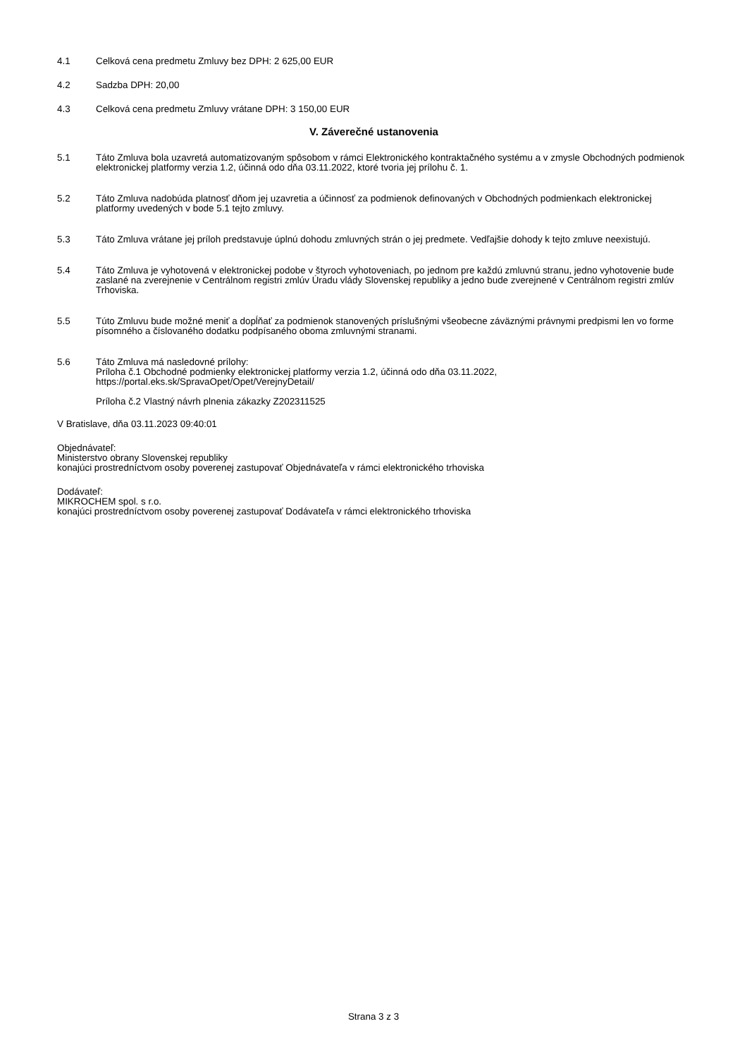4.1 Celková cena predmetu Zmluvy bez DPH: 2 625,00 EUR
4.2 Sadzba DPH: 20,00
4.3 Celková cena predmetu Zmluvy vrátane DPH: 3 150,00 EUR
V. Záverečné ustanovenia
5.1 Táto Zmluva bola uzavretá automatizovaným spôsobom v rámci Elektronického kontraktačného systému a v zmysle Obchodných podmienok elektronickej platformy verzia 1.2, účinná odo dňa 03.11.2022, ktoré tvoria jej prílohu č. 1.
5.2 Táto Zmluva nadobúda platnosť dňom jej uzavretia a účinnosť za podmienok definovaných v Obchodných podmienkach elektronickej platformy uvedených v bode 5.1 tejto zmluvy.
5.3 Táto Zmluva vrátane jej príloh predstavuje úplnú dohodu zmluvných strán o jej predmete. Vedľajšie dohody k tejto zmluve neexistujú.
5.4 Táto Zmluva je vyhotovená v elektronickej podobe v štyroch vyhotoveniach, po jednom pre každú zmluvnú stranu, jedno vyhotovenie bude zaslané na zverejnenie v Centrálnom registri zmlúv Úradu vlády Slovenskej republiky a jedno bude zverejnené v Centrálnom registri zmlúv Trhoviska.
5.5 Túto Zmluvu bude možné meniť a dopĺňať za podmienok stanovených príslušnými všeobecne záväznými právnymi predpismi len vo forme písomného a číslovaného dodatku podpísaného oboma zmluvnými stranami.
5.6 Táto Zmluva má nasledovné prílohy:
Príloha č.1 Obchodné podmienky elektronickej platformy verzia 1.2, účinná odo dňa 03.11.2022, https://portal.eks.sk/SpravaOpet/Opet/VerejnyDetail/
Príloha č.2 Vlastný návrh plnenia zákazky Z202311525
V Bratislave, dňa 03.11.2023 09:40:01
Objednávateľ:
Ministerstvo obrany Slovenskej republiky
konajúci prostredníctvom osoby poverenej zastupovať Objednávateľa v rámci elektronického trhoviska
Dodávateľ:
MIKROCHEM spol. s r.o.
konajúci prostredníctvom osoby poverenej zastupovať Dodávateľa v rámci elektronického trhoviska
Strana 3 z 3